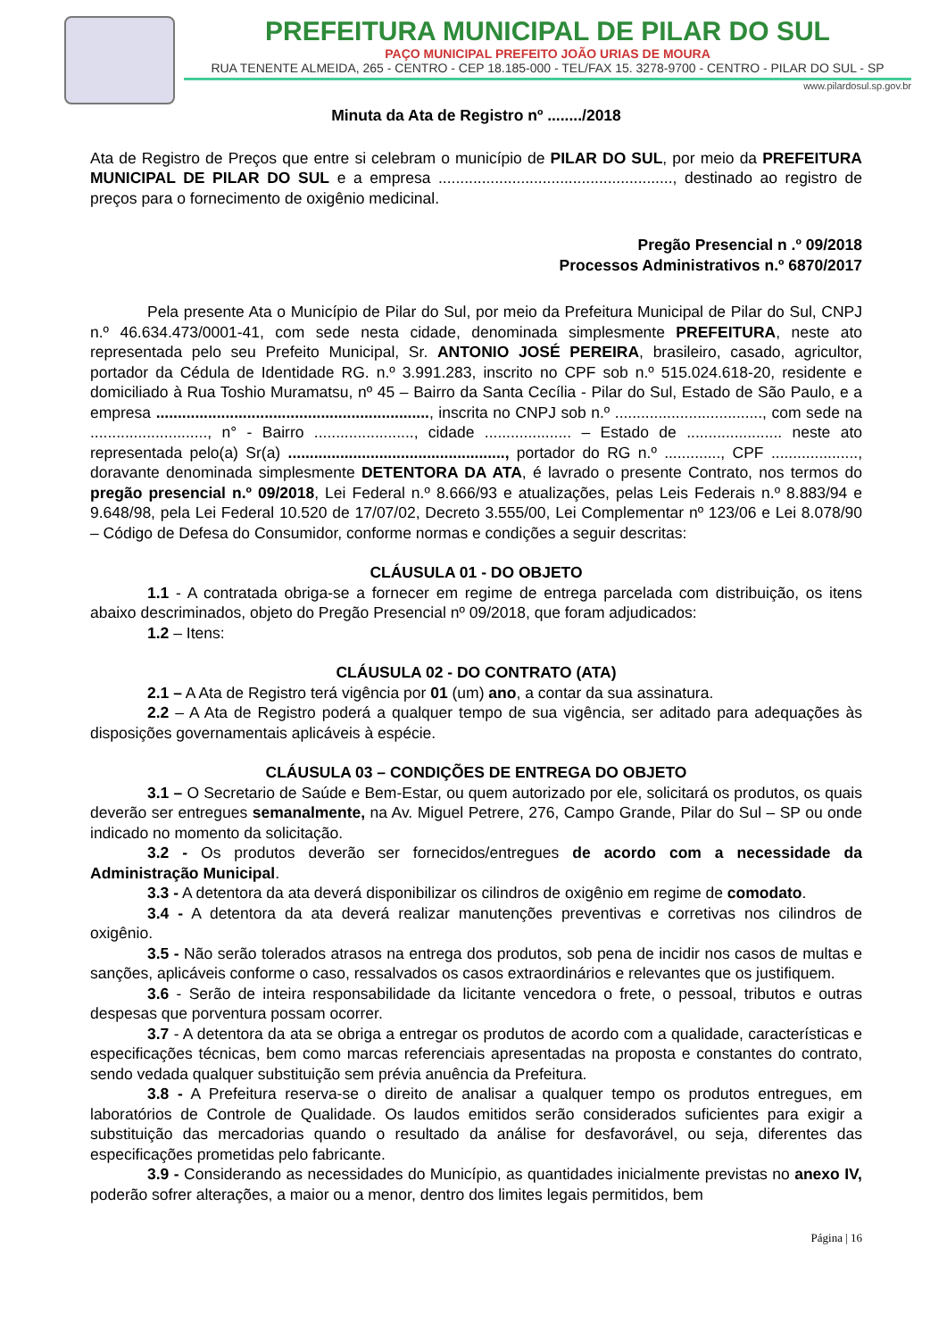PREFEITURA MUNICIPAL DE PILAR DO SUL
PAÇO MUNICIPAL PREFEITO JOÃO URIAS DE MOURA
RUA TENENTE ALMEIDA, 265 - CENTRO - CEP 18.185-000 - TEL/FAX 15. 3278-9700 - CENTRO - PILAR DO SUL - SP
www.pilardosul.sp.gov.br
Minuta da Ata de Registro nº ......../2018
Ata de Registro de Preços que entre si celebram o município de PILAR DO SUL, por meio da PREFEITURA MUNICIPAL DE PILAR DO SUL e a empresa ......................................................, destinado ao registro de preços para o fornecimento de oxigênio medicinal.
Pregão Presencial n .º 09/2018
Processos Administrativos n.º 6870/2017
Pela presente Ata o Município de Pilar do Sul, por meio da Prefeitura Municipal de Pilar do Sul, CNPJ n.º 46.634.473/0001-41, com sede nesta cidade, denominada simplesmente PREFEITURA, neste ato representada pelo seu Prefeito Municipal, Sr. ANTONIO JOSÉ PEREIRA, brasileiro, casado, agricultor, portador da Cédula de Identidade RG. n.º 3.991.283, inscrito no CPF sob n.º 515.024.618-20, residente e domiciliado à Rua Toshio Muramatsu, nº 45 – Bairro da Santa Cecília - Pilar do Sul, Estado de São Paulo, e a empresa ..............................................................., inscrita no CNPJ sob n.º .................................., com sede na ..........................., n° - Bairro ......................., cidade .................... – Estado de ...................... neste ato representada pelo(a) Sr(a) .................................................., portador do RG n.º ............., CPF ...................., doravante denominada simplesmente DETENTORA DA ATA, é lavrado o presente Contrato, nos termos do pregão presencial n.º 09/2018, Lei Federal n.º 8.666/93 e atualizações, pelas Leis Federais n.º 8.883/94 e 9.648/98, pela Lei Federal 10.520 de 17/07/02, Decreto 3.555/00, Lei Complementar nº 123/06 e Lei 8.078/90 – Código de Defesa do Consumidor, conforme normas e condições a seguir descritas:
CLÁUSULA 01 - DO OBJETO
1.1 - A contratada obriga-se a fornecer em regime de entrega parcelada com distribuição, os itens abaixo descriminados, objeto do Pregão Presencial nº 09/2018, que foram adjudicados:
1.2 – Itens:
CLÁUSULA 02 - DO CONTRATO (ATA)
2.1 – A Ata de Registro terá vigência por 01 (um) ano, a contar da sua assinatura.
2.2 – A Ata de Registro poderá a qualquer tempo de sua vigência, ser aditado para adequações às disposições governamentais aplicáveis à espécie.
CLÁUSULA 03 – CONDIÇÕES DE ENTREGA DO OBJETO
3.1 – O Secretario de Saúde e Bem-Estar, ou quem autorizado por ele, solicitará os produtos, os quais deverão ser entregues semanalmente, na Av. Miguel Petrere, 276, Campo Grande, Pilar do Sul – SP ou onde indicado no momento da solicitação.
3.2 - Os produtos deverão ser fornecidos/entregues de acordo com a necessidade da Administração Municipal.
3.3 - A detentora da ata deverá disponibilizar os cilindros de oxigênio em regime de comodato.
3.4 - A detentora da ata deverá realizar manutenções preventivas e corretivas nos cilindros de oxigênio.
3.5 - Não serão tolerados atrasos na entrega dos produtos, sob pena de incidir nos casos de multas e sanções, aplicáveis conforme o caso, ressalvados os casos extraordinários e relevantes que os justifiquem.
3.6 - Serão de inteira responsabilidade da licitante vencedora o frete, o pessoal, tributos e outras despesas que porventura possam ocorrer.
3.7 - A detentora da ata se obriga a entregar os produtos de acordo com a qualidade, características e especificações técnicas, bem como marcas referenciais apresentadas na proposta e constantes do contrato, sendo vedada qualquer substituição sem prévia anuência da Prefeitura.
3.8 - A Prefeitura reserva-se o direito de analisar a qualquer tempo os produtos entregues, em laboratórios de Controle de Qualidade. Os laudos emitidos serão considerados suficientes para exigir a substituição das mercadorias quando o resultado da análise for desfavorável, ou seja, diferentes das especificações prometidas pelo fabricante.
3.9 - Considerando as necessidades do Município, as quantidades inicialmente previstas no anexo IV, poderão sofrer alterações, a maior ou a menor, dentro dos limites legais permitidos, bem
Página | 16